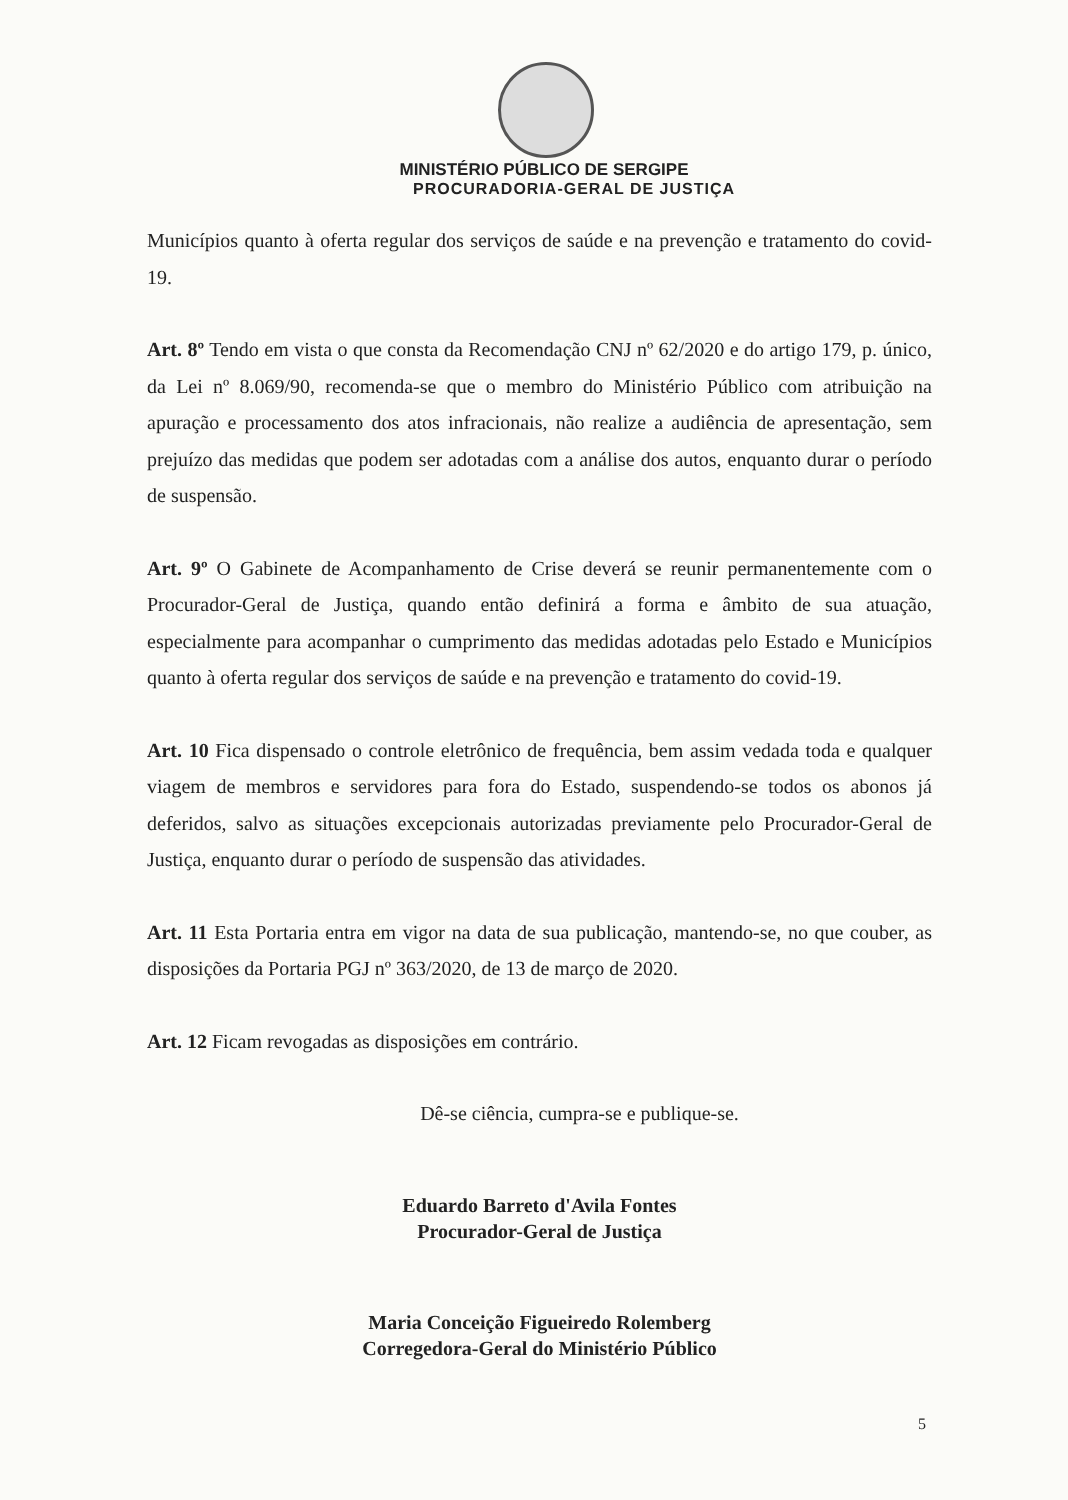MINISTÉRIO PÚBLICO DE SERGIPE
PROCURADORIA-GERAL DE JUSTIÇA
Municípios quanto à oferta regular dos serviços de saúde e na prevenção e tratamento do covid-19.
Art. 8º Tendo em vista o que consta da Recomendação CNJ nº 62/2020 e do artigo 179, p. único, da Lei nº 8.069/90, recomenda-se que o membro do Ministério Público com atribuição na apuração e processamento dos atos infracionais, não realize a audiência de apresentação, sem prejuízo das medidas que podem ser adotadas com a análise dos autos, enquanto durar o período de suspensão.
Art. 9º O Gabinete de Acompanhamento de Crise deverá se reunir permanentemente com o Procurador-Geral de Justiça, quando então definirá a forma e âmbito de sua atuação, especialmente para acompanhar o cumprimento das medidas adotadas pelo Estado e Municípios quanto à oferta regular dos serviços de saúde e na prevenção e tratamento do covid-19.
Art. 10 Fica dispensado o controle eletrônico de frequência, bem assim vedada toda e qualquer viagem de membros e servidores para fora do Estado, suspendendo-se todos os abonos já deferidos, salvo as situações excepcionais autorizadas previamente pelo Procurador-Geral de Justiça, enquanto durar o período de suspensão das atividades.
Art. 11 Esta Portaria entra em vigor na data de sua publicação, mantendo-se, no que couber, as disposições da Portaria PGJ nº 363/2020, de 13 de março de 2020.
Art. 12 Ficam revogadas as disposições em contrário.
Dê-se ciência, cumpra-se e publique-se.
Eduardo Barreto d'Avila Fontes
Procurador-Geral de Justiça
Maria Conceição Figueiredo Rolemberg
Corregedora-Geral do Ministério Público
5